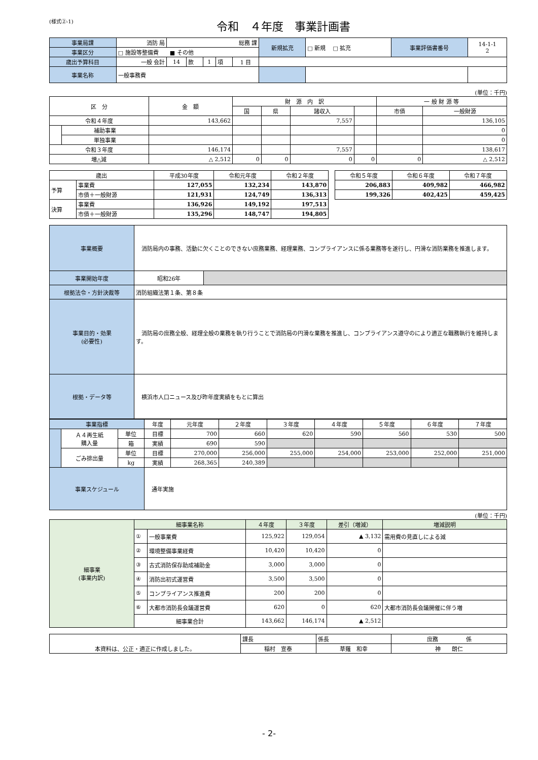(様式②-1)
令和　４年度　事業計画書
| 事業局課 | 消防 局 | 総務 課 | | | | | 新規拡充 | □ 新規 □ 拡充 | 事業評価書番号 | 14-1-1 2 |
| 事業区分 | □ 施設等整備費 ■ その他 | | | | | | | | | |
| 歳出予算科目 | 一般 会計 | 14 | 款 | 1 | 項 | 1 目 | | | | |
| 事業名称 | 一般事務費 | | | | | | | | | |
(単位：千円)
| 区 分 | | 金 額 | 財 源 内 訳 | | | | 一 般 財 源 等 | |
| | | | 国 | 県 | 諸収入 | | 市債 | 一般財源 |
| 令和４年度 | | 143,662 | | | 7,557 | | | 136,105 |
| | 補助事業 | | | | | | | 0 |
| | 単独事業 | | | | | | | 0 |
| 令和３年度 | | 146,174 | | | 7,557 | | | 138,617 |
| 増△減 | | △ 2,512 | 0 | 0 | 0 | 0 | 0 | △ 2,512 |
| 歳出 | | 平成30年度 | 令和元年度 | 令和２年度 | | 令和５年度 | 令和６年度 | 令和７年度 |
| 予算 | 事業費 | 127,055 | 132,234 | 143,870 | | 206,883 | 409,982 | 466,982 |
| | 市債＋一般財源 | 121,931 | 124,749 | 136,313 | | 199,326 | 402,425 | 459,425 |
| 決算 | 事業費 | 136,926 | 149,192 | 197,513 | | | | |
| | 市債＋一般財源 | 135,296 | 148,747 | 194,805 | | | | |
| 事業概要 | 消防局内の事務、活動に欠くことのできない庶務業務、経理業務、コンプライアンスに係る業務等を遂行し、円滑な消防業務を推進します。 | |
| 事業開始年度 | 昭和26年 | |
| 根拠法令・方針決裁等 | 消防組織法第１条、第８条 | |
| 事業目的・効果 (必要性) | 消防局の庶務全般、経理全般の業務を執り行うことで消防局の円滑な業務を推進し、コンプライアンス遵守のにより適正な職務執行を維持します。 | |
| 根拠・データ等 | 横浜市人口ニュース及び昨年度実績をもとに算出 | |
| 事業指標 | | | 年度 | 元年度 | ２年度 | ３年度 | ４年度 | ５年度 | ６年度 | ７年度 |
| | Ａ４再生紙 購入量 | 単位 | 目標 | 700 | 660 | 620 | 590 | 560 | 530 | 500 |
| | | 箱 | 実績 | 690 | 590 | | | | | |
| | ごみ排出量 | 単位 | 目標 | 270,000 | 256,000 | 255,000 | 254,000 | 253,000 | 252,000 | 251,000 |
| | | kg | 実績 | 268,365 | 240,389 | | | | | |
| 事業スケジュール | | | 通年実施 | | | | | | | |
(単位：千円)
| 細事業 (事業内訳) | 細事業名称 | | ４年度 | ３年度 | 差引（増減） | 増減説明 |
| | ① | 一般事業費 | 125,922 | 129,054 | ▲ 3,132 | 需用費の見直しによる減 |
| | ② | 環境整備事業経費 | 10,420 | 10,420 | 0 | |
| | ③ | 古式消防保存助成補助金 | 3,000 | 3,000 | 0 | |
| | ④ | 消防出初式運営費 | 3,500 | 3,500 | 0 | |
| | ⑤ | コンプライアンス推進費 | 200 | 200 | 0 | |
| | ⑥ | 大都市消防長会議運営費 | 620 | 0 | 620 | 大都市消防長会議開催に伴う増 |
| | 細事業合計 | | 143,662 | 146,174 | ▲ 2,512 | |
| 本資料は、公正・適正に作成しました。 | 課長 | 係長 | 庶務 係 |
| | 稲村 宣泰 | 草薙 和幸 | 神 朗仁 |
- 2-